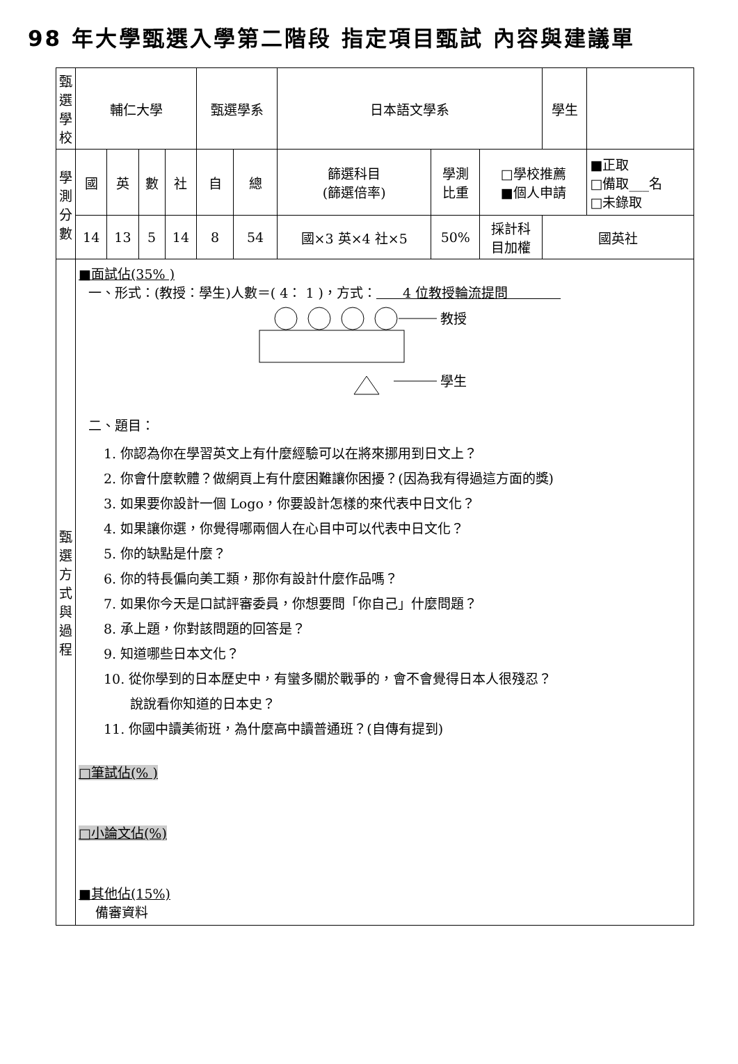98 年大學甄選入學第二階段 指定項目甄試 內容與建議單
| 甄選學校 | 輔仁大學 | | | | 甄選學系 | | 日本語文學系 | | | 學生 | |
| 學測 分數 | 國 | 英 | 數 | 社 | 自 | 總 | 篩選科目 (篩選倍率) | 學測 比重 | □學校推薦 ■個人申請 | | ■正取 □備取___名 □未錄取 |
| | 14 | 13 | 5 | 14 | 8 | 54 | 國×3 英×4 社×5 | 50% | 採計科 目加權 | 國英社 | |
| 甄 選 方 式 與 過 程 | ■面試佔(35% ) 一、形式：(教授：學生)人數＝( 4： 1 )，方式： 4 位教授輪流提問 教授 學生 二、題目： 1. 你認為你在學習英文上有什麼經驗可以在將來挪用到日文上？ 2. 你會什麼軟體？做網頁上有什麼困難讓你困擾？(因為我有得過這方面的獎) 3. 如果要你設計一個 Logo，你要設計怎樣的來代表中日文化？ 4. 如果讓你選，你覺得哪兩個人在心目中可以代表中日文化？ 5. 你的缺點是什麼？ 6. 你的特長偏向美工類，那你有設計什麼作品嗎？ 7. 如果你今天是口試評審委員，你想要問「你自己」什麼問題？ 8. 承上題，你對該問題的回答是？ 9. 知道哪些日本文化？ 10. 從你學到的日本歷史中，有蠻多關於戰爭的，會不會覺得日本人很殘忍？ 說說看你知道的日本史？ 11. 你國中讀美術班，為什麼高中讀普通班？(自傳有提到) □筆試佔(% ) □小論文佔(%) ■其他佔(15%) 備審資料 | | | | | | | | | | |